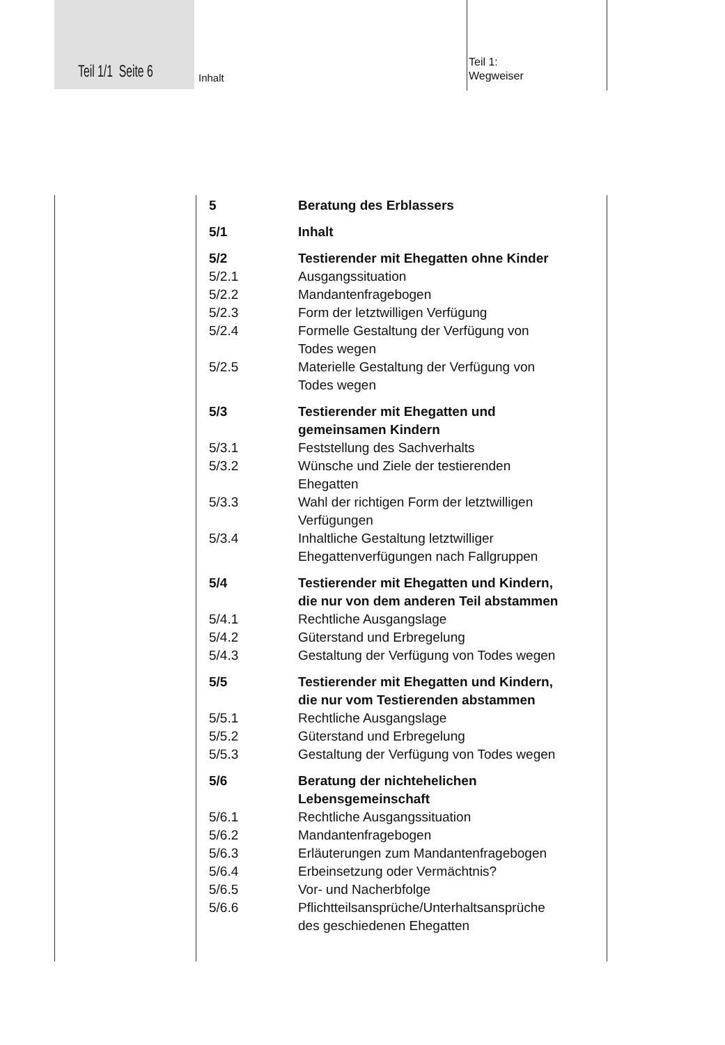Teil 1/1 Seite 6 Inhalt
Teil 1:
Wegweiser
5 Beratung des Erblassers
5/1 Inhalt
5/2 Testierender mit Ehegatten ohne Kinder
5/2.1 Ausgangssituation
5/2.2 Mandantenfragebogen
5/2.3 Form der letztwilligen Verfügung
5/2.4 Formelle Gestaltung der Verfügung von
Todes wegen
5/2.5 Materielle Gestaltung der Verfügung von
Todes wegen
5/3 Testierender mit Ehegatten und
gemeinsamen Kindern
5/3.1 Feststellung des Sachverhalts
5/3.2 Wünsche und Ziele der testierenden
Ehegatten
5/3.3 Wahl der richtigen Form der letztwilligen
Verfügungen
5/3.4 Inhaltliche Gestaltung letztwilliger
Ehegattenverfügungen nach Fallgruppen
5/4 Testierender mit Ehegatten und Kindern,
die nur von dem anderen Teil abstammen
5/4.1 Rechtliche Ausgangslage
5/4.2 Güterstand und Erbregelung
5/4.3 Gestaltung der Verfügung von Todes wegen
5/5 Testierender mit Ehegatten und Kindern,
die nur vom Testierenden abstammen
5/5.1 Rechtliche Ausgangslage
5/5.2 Güterstand und Erbregelung
5/5.3 Gestaltung der Verfügung von Todes wegen
5/6 Beratung der nichtehelichen
Lebensgemeinschaft
5/6.1 Rechtliche Ausgangssituation
5/6.2 Mandantenfragebogen
5/6.3 Erläuterungen zum Mandantenfragebogen
5/6.4 Erbeinsetzung oder Vermächtnis?
5/6.5 Vor- und Nacherbfolge
5/6.6 Pflichtteilsansprüche/Unterhaltsansprüche
des geschiedenen Ehegatten